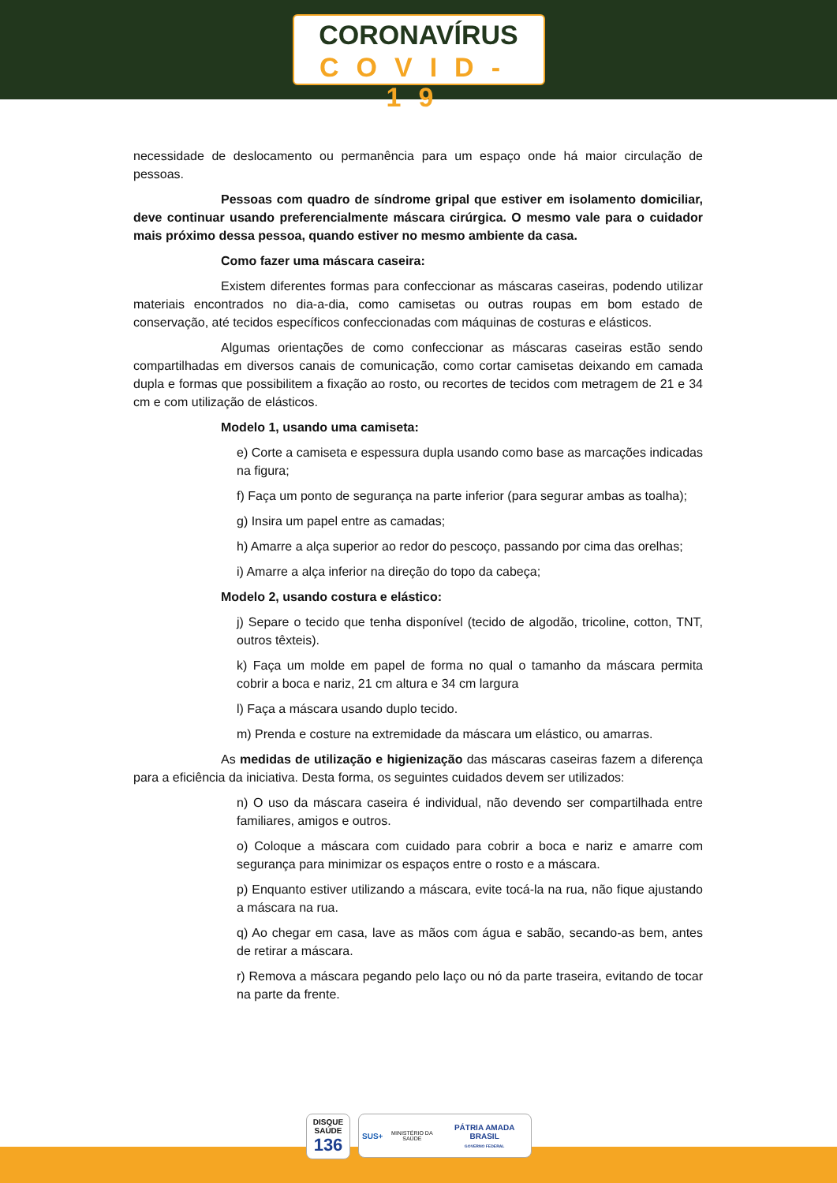CORONAVÍRUS
COVID-19
necessidade de deslocamento ou permanência para um espaço onde há maior circulação de pessoas.
Pessoas com quadro de síndrome gripal que estiver em isolamento domiciliar, deve continuar usando preferencialmente máscara cirúrgica. O mesmo vale para o cuidador mais próximo dessa pessoa, quando estiver no mesmo ambiente da casa.
Como fazer uma máscara caseira:
Existem diferentes formas para confeccionar as máscaras caseiras, podendo utilizar materiais encontrados no dia-a-dia, como camisetas ou outras roupas em bom estado de conservação, até tecidos específicos confeccionadas com máquinas de costuras e elásticos.
Algumas orientações de como confeccionar as máscaras caseiras estão sendo compartilhadas em diversos canais de comunicação, como cortar camisetas deixando em camada dupla e formas que possibilitem a fixação ao rosto, ou recortes de tecidos com metragem de 21 e 34 cm e com utilização de elásticos.
Modelo 1, usando uma camiseta:
e) Corte a camiseta e espessura dupla usando como base as marcações indicadas na figura;
f) Faça um ponto de segurança na parte inferior (para segurar ambas as toalha);
g) Insira um papel entre as camadas;
h) Amarre a alça superior ao redor do pescoço, passando por cima das orelhas;
i) Amarre a alça inferior na direção do topo da cabeça;
Modelo 2, usando costura e elástico:
j) Separe o tecido que tenha disponível (tecido de algodão, tricoline, cotton, TNT, outros têxteis).
k) Faça um molde em papel de forma no qual o tamanho da máscara permita cobrir a boca e nariz, 21 cm altura e 34 cm largura
l) Faça a máscara usando duplo tecido.
m) Prenda e costure na extremidade da máscara um elástico, ou amarras.
As medidas de utilização e higienização das máscaras caseiras fazem a diferença para a eficiência da iniciativa. Desta forma, os seguintes cuidados devem ser utilizados:
n) O uso da máscara caseira é individual, não devendo ser compartilhada entre familiares, amigos e outros.
o) Coloque a máscara com cuidado para cobrir a boca e nariz e amarre com segurança para minimizar os espaços entre o rosto e a máscara.
p) Enquanto estiver utilizando a máscara, evite tocá-la na rua, não fique ajustando a máscara na rua.
q) Ao chegar em casa, lave as mãos com água e sabão, secando-as bem, antes de retirar a máscara.
r) Remova a máscara pegando pelo laço ou nó da parte traseira, evitando de tocar na parte da frente.
DISQUE SAÚDE 136
SUS+ MINISTÉRIO DA SAÚDE PÁTRIA AMADA BRASIL
GOVERNO FEDERAL